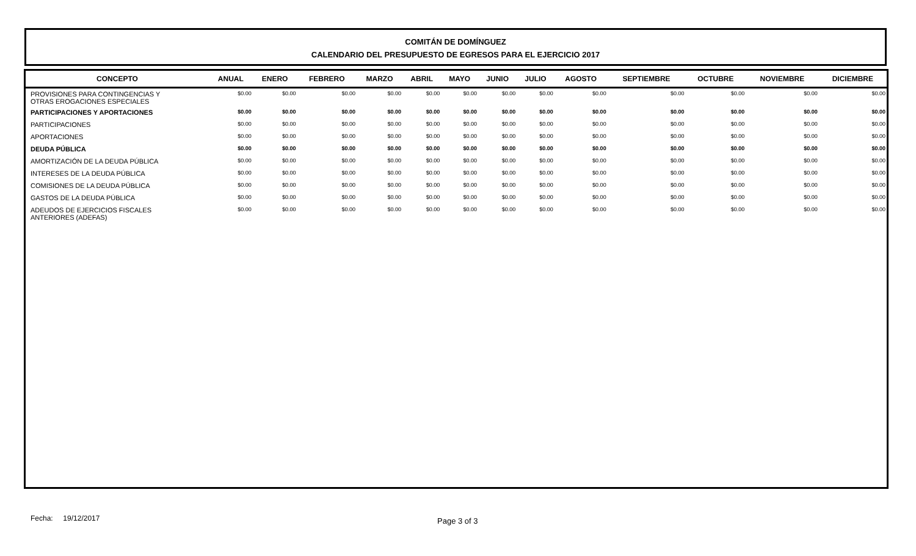COMITÁN DE DOMÍNGUEZ
CALENDARIO DEL PRESUPUESTO DE EGRESOS PARA EL EJERCICIO 2017
| CONCEPTO | ANUAL | ENERO | FEBRERO | MARZO | ABRIL | MAYO | JUNIO | JULIO | AGOSTO | SEPTIEMBRE | OCTUBRE | NOVIEMBRE | DICIEMBRE |
| --- | --- | --- | --- | --- | --- | --- | --- | --- | --- | --- | --- | --- | --- |
| PROVISIONES PARA CONTINGENCIAS Y OTRAS EROGACIONES ESPECIALES | $0.00 | $0.00 | $0.00 | $0.00 | $0.00 | $0.00 | $0.00 | $0.00 | $0.00 | $0.00 | $0.00 | $0.00 | $0.00 |
| PARTICIPACIONES Y APORTACIONES | $0.00 | $0.00 | $0.00 | $0.00 | $0.00 | $0.00 | $0.00 | $0.00 | $0.00 | $0.00 | $0.00 | $0.00 | $0.00 |
| PARTICIPACIONES | $0.00 | $0.00 | $0.00 | $0.00 | $0.00 | $0.00 | $0.00 | $0.00 | $0.00 | $0.00 | $0.00 | $0.00 | $0.00 |
| APORTACIONES | $0.00 | $0.00 | $0.00 | $0.00 | $0.00 | $0.00 | $0.00 | $0.00 | $0.00 | $0.00 | $0.00 | $0.00 | $0.00 |
| DEUDA PÚBLICA | $0.00 | $0.00 | $0.00 | $0.00 | $0.00 | $0.00 | $0.00 | $0.00 | $0.00 | $0.00 | $0.00 | $0.00 | $0.00 |
| AMORTIZACIÓN DE LA DEUDA PÚBLICA | $0.00 | $0.00 | $0.00 | $0.00 | $0.00 | $0.00 | $0.00 | $0.00 | $0.00 | $0.00 | $0.00 | $0.00 | $0.00 |
| INTERESES DE LA DEUDA PÚBLICA | $0.00 | $0.00 | $0.00 | $0.00 | $0.00 | $0.00 | $0.00 | $0.00 | $0.00 | $0.00 | $0.00 | $0.00 | $0.00 |
| COMISIONES DE LA DEUDA PÚBLICA | $0.00 | $0.00 | $0.00 | $0.00 | $0.00 | $0.00 | $0.00 | $0.00 | $0.00 | $0.00 | $0.00 | $0.00 | $0.00 |
| GASTOS DE LA DEUDA PÚBLICA | $0.00 | $0.00 | $0.00 | $0.00 | $0.00 | $0.00 | $0.00 | $0.00 | $0.00 | $0.00 | $0.00 | $0.00 | $0.00 |
| ADEUDOS DE EJERCICIOS FISCALES ANTERIORES (ADEFAS) | $0.00 | $0.00 | $0.00 | $0.00 | $0.00 | $0.00 | $0.00 | $0.00 | $0.00 | $0.00 | $0.00 | $0.00 | $0.00 |
Fecha: 19/12/2017 Page 3 of 3